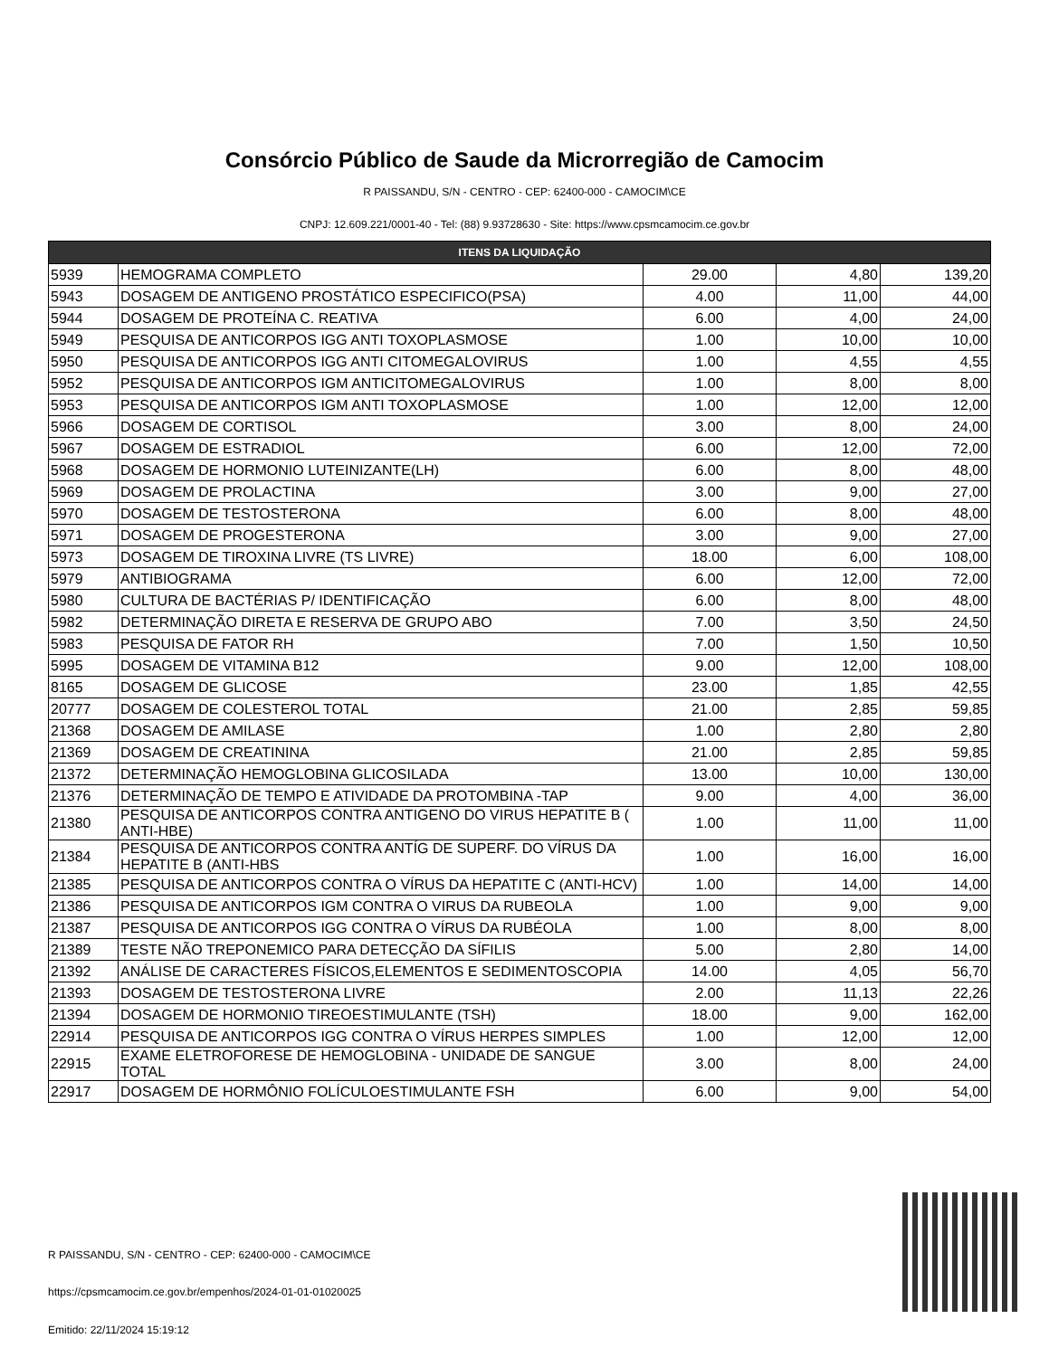Consórcio Público de Saude da Microrregião de Camocim
R PAISSANDU, S/N - CENTRO - CEP: 62400-000 - CAMOCIM\CE
CNPJ: 12.609.221/0001-40 - Tel: (88) 9.93728630 - Site: https://www.cpsmcamocim.ce.gov.br
| ITENS DA LIQUIDAÇÃO | | | | |
| --- | --- | --- | --- | --- |
| 5939 | HEMOGRAMA COMPLETO | 29.00 | 4,80 | 139,20 |
| 5943 | DOSAGEM DE ANTIGENO PROSTÁTICO ESPECIFICO(PSA) | 4.00 | 11,00 | 44,00 |
| 5944 | DOSAGEM DE PROTEÍNA C. REATIVA | 6.00 | 4,00 | 24,00 |
| 5949 | PESQUISA DE ANTICORPOS IGG ANTI TOXOPLASMOSE | 1.00 | 10,00 | 10,00 |
| 5950 | PESQUISA DE ANTICORPOS IGG ANTI CITOMEGALOVIRUS | 1.00 | 4,55 | 4,55 |
| 5952 | PESQUISA DE ANTICORPOS IGM ANTICITOMEGALOVIRUS | 1.00 | 8,00 | 8,00 |
| 5953 | PESQUISA DE ANTICORPOS IGM ANTI TOXOPLASMOSE | 1.00 | 12,00 | 12,00 |
| 5966 | DOSAGEM DE CORTISOL | 3.00 | 8,00 | 24,00 |
| 5967 | DOSAGEM DE ESTRADIOL | 6.00 | 12,00 | 72,00 |
| 5968 | DOSAGEM DE HORMONIO LUTEINIZANTE(LH) | 6.00 | 8,00 | 48,00 |
| 5969 | DOSAGEM DE PROLACTINA | 3.00 | 9,00 | 27,00 |
| 5970 | DOSAGEM DE TESTOSTERONA | 6.00 | 8,00 | 48,00 |
| 5971 | DOSAGEM DE PROGESTERONA | 3.00 | 9,00 | 27,00 |
| 5973 | DOSAGEM DE TIROXINA LIVRE (TS LIVRE) | 18.00 | 6,00 | 108,00 |
| 5979 | ANTIBIOGRAMA | 6.00 | 12,00 | 72,00 |
| 5980 | CULTURA DE BACTÉRIAS P/ IDENTIFICAÇÃO | 6.00 | 8,00 | 48,00 |
| 5982 | DETERMINAÇÃO DIRETA E RESERVA DE GRUPO ABO | 7.00 | 3,50 | 24,50 |
| 5983 | PESQUISA DE FATOR RH | 7.00 | 1,50 | 10,50 |
| 5995 | DOSAGEM DE VITAMINA B12 | 9.00 | 12,00 | 108,00 |
| 8165 | DOSAGEM DE GLICOSE | 23.00 | 1,85 | 42,55 |
| 20777 | DOSAGEM DE COLESTEROL TOTAL | 21.00 | 2,85 | 59,85 |
| 21368 | DOSAGEM DE AMILASE | 1.00 | 2,80 | 2,80 |
| 21369 | DOSAGEM DE CREATININA | 21.00 | 2,85 | 59,85 |
| 21372 | DETERMINAÇÃO HEMOGLOBINA GLICOSILADA | 13.00 | 10,00 | 130,00 |
| 21376 | DETERMINAÇÃO DE TEMPO E ATIVIDADE DA PROTOMBINA -TAP | 9.00 | 4,00 | 36,00 |
| 21380 | PESQUISA DE ANTICORPOS CONTRA ANTIGENO DO VIRUS HEPATITE B ( ANTI-HBE) | 1.00 | 11,00 | 11,00 |
| 21384 | PESQUISA DE ANTICORPOS CONTRA ANTÍG DE SUPERF. DO VÍRUS DA HEPATITE B (ANTI-HBS | 1.00 | 16,00 | 16,00 |
| 21385 | PESQUISA DE ANTICORPOS CONTRA O VÍRUS DA HEPATITE C (ANTI-HCV) | 1.00 | 14,00 | 14,00 |
| 21386 | PESQUISA DE ANTICORPOS IGM CONTRA O VIRUS DA RUBEOLA | 1.00 | 9,00 | 9,00 |
| 21387 | PESQUISA DE ANTICORPOS IGG CONTRA O VÍRUS DA RUBÉOLA | 1.00 | 8,00 | 8,00 |
| 21389 | TESTE NÃO TREPONEMICO PARA DETECÇÃO DA SÍFILIS | 5.00 | 2,80 | 14,00 |
| 21392 | ANÁLISE DE CARACTERES FÍSICOS,ELEMENTOS E SEDIMENTOSCOPIA | 14.00 | 4,05 | 56,70 |
| 21393 | DOSAGEM DE TESTOSTERONA LIVRE | 2.00 | 11,13 | 22,26 |
| 21394 | DOSAGEM DE HORMONIO TIREOESTIMULANTE (TSH) | 18.00 | 9,00 | 162,00 |
| 22914 | PESQUISA DE ANTICORPOS IGG CONTRA O VÍRUS HERPES SIMPLES | 1.00 | 12,00 | 12,00 |
| 22915 | EXAME ELETROFORESE DE HEMOGLOBINA - UNIDADE DE SANGUE TOTAL | 3.00 | 8,00 | 24,00 |
| 22917 | DOSAGEM DE HORMÔNIO FOLÍCULOESTIMULANTE FSH | 6.00 | 9,00 | 54,00 |
R PAISSANDU, S/N - CENTRO - CEP: 62400-000 - CAMOCIM\CE
https://cpsmcamocim.ce.gov.br/empenhos/2024-01-01-01020025
Emitido: 22/11/2024 15:19:12